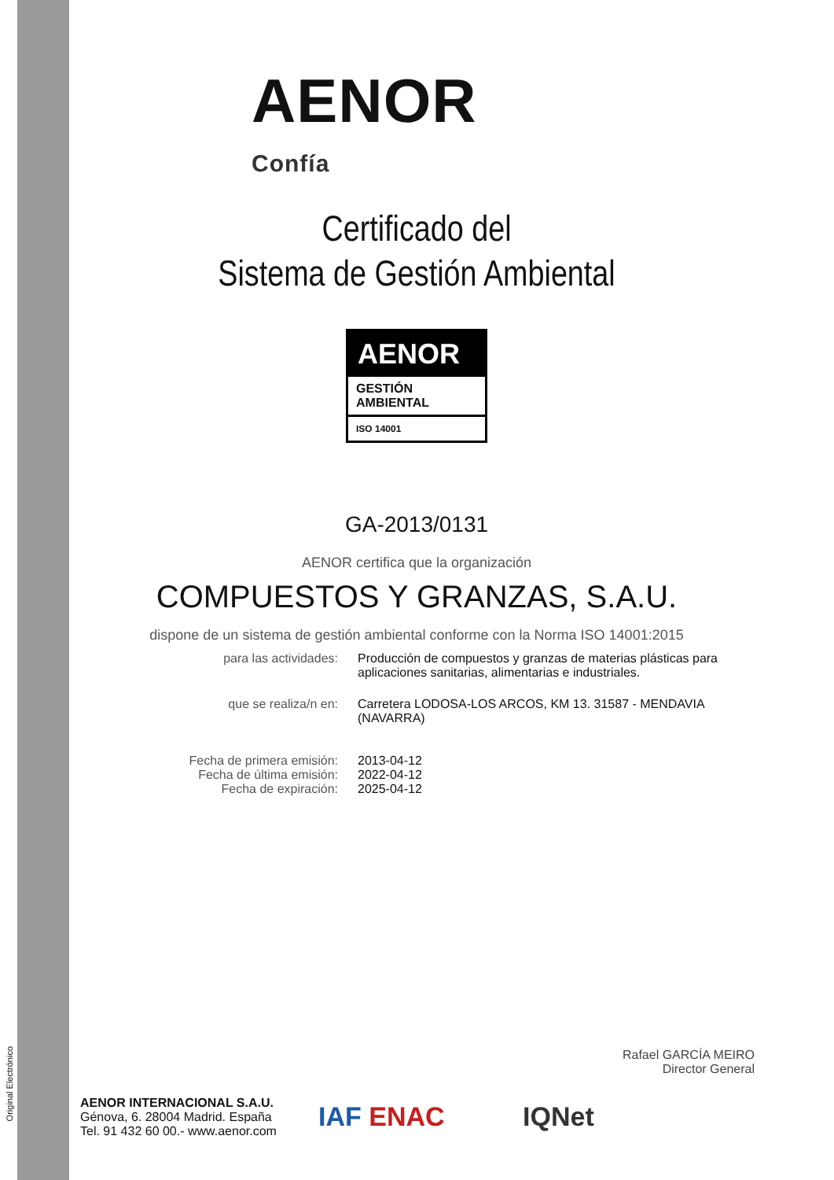Original Electrónico
AENOR
Confía
Certificado del
Sistema de Gestión Ambiental
AENOR
GESTIÓN
AMBIENTAL
ISO 14001
GA-2013/0131
AENOR certifica que la organización
COMPUESTOS Y GRANZAS, S.A.U.
dispone de un sistema de gestión ambiental conforme con la Norma ISO 14001:2015
para las actividades: Producción de compuestos y granzas de materias plásticas para
aplicaciones sanitarias, alimentarias e industriales.
que se realiza/n en: Carretera LODOSA-LOS ARCOS, KM 13. 31587 - MENDAVIA
(NAVARRA)
Fecha de primera emisión:
Fecha de última emisión:
Fecha de expiración:
2013-04-12
2022-04-12
2025-04-12
Rafael GARCÍA MEIRO
Director General
AENOR INTERNACIONAL S.A.U.
Génova, 6. 28004 Madrid. España
Tel. 91 432 60 00.- www.aenor.com
IAF ENAC IQNet